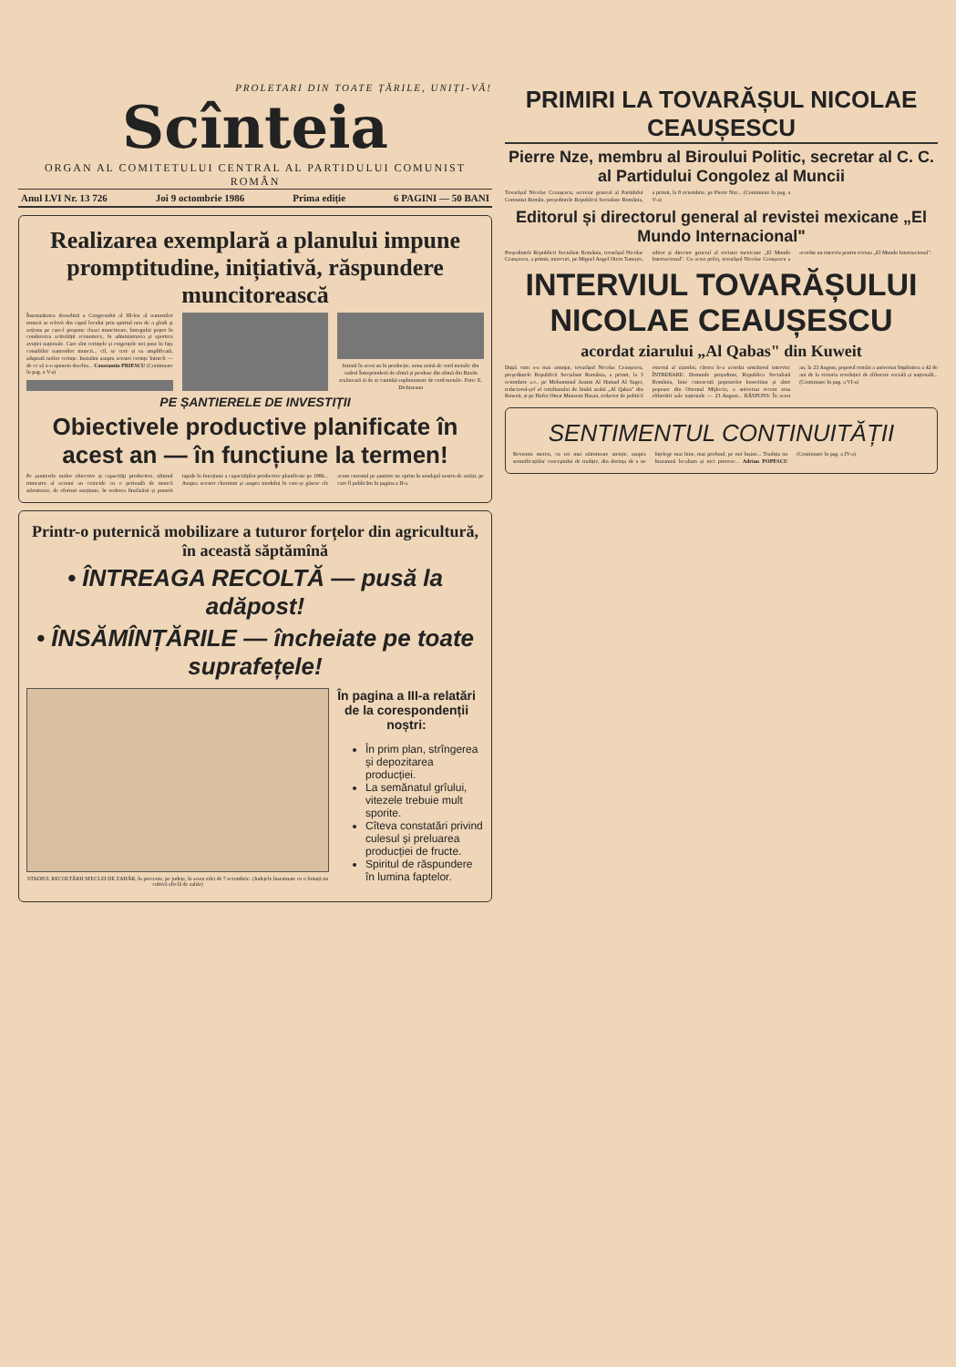PROLETARI DIN TOATE ȚĂRILE, UNIȚI-VĂ!
Scînteia
ORGAN AL COMITETULUI CENTRAL AL PARTIDULUI COMUNIST ROMÂN
Anul LVI Nr. 13 726 Joi 9 octombrie 1986 Prima ediție 6 PAGINI — 50 BANI
Realizarea exemplară a planului impune promptitudine, inițiativă, răspundere muncitorească
Însemnătatea deosebită a Congresului al III-lea al oamenilor muncii se relevă din capul locului prin spiritul nou de a gîndi și acționa pe care-l propune clasei muncitoare, întregului popor în conducerea activității economice, în administrarea și sporirea avuției naționale. Care sînt cerințele și exigențele noi puse în fața consiliilor oamenilor muncii... cil, se cere și ea amplificată, adaptată noilor cerințe. Insistăm asupra acestei cerințe întrucît — de ce să n-o spunem deschis... Constantin PRIESCU (Continuare în pag. a V-a)
Intrată în acest an în producție, noua uzină de cord metalic din cadrul Întreprinderii de sîrmă și produse din sîrmă din Buzău realizează zi de zi cantități suplimentare de cord metalic. Foto: E. Dichiseanu
PE ȘANTIERELE DE INVESTIȚII
Obiectivele productive planificate în acest an — în funcțiune la termen!
Pe șantierele noilor obiective și capacități productive, ultimul trimestru al acestui an coincide cu o perioadă de muncă stăruitoare, de eforturi susținute, în vederea finalizării și punerii rapide în funcțiune a capacităților productive planificate pe 1986... Asupra acestor chestiuni și asupra modului în care-și găsesc ele acum curentul pe șantiere ne oprim în sondajul nostru de astăzi, pe care îl publicăm în pagina a II-a.
Printr-o puternică mobilizare a tuturor forțelor din agricultură, în această săptămînă
• ÎNTREAGA RECOLTĂ — pusă la adăpost!
• ÎNSĂMÎNȚĂRILE — încheiate pe toate suprafețele!
STADIUL RECOLTĂRII SFECLEI DE ZAHĂR, în procente, pe județe, în seara zilei de 7 octombrie. (Județele însemnate cu o liniuță nu cultivă sfeclă de zahăr)
În pagina a III-a relatări de la corespondenții noștri:
În prim plan, strîngerea și depozitarea producției.
La semănatul grîului, vitezele trebuie mult sporite.
Cîteva constatări privind culesul și preluarea producției de fructe.
Spiritul de răspundere în lumina faptelor.
PRIMIRI LA TOVARĂȘUL NICOLAE CEAUȘESCU
Pierre Nze, membru al Biroului Politic, secretar al C. C. al Partidului Congolez al Muncii
Tovarășul Nicolae Ceaușescu, secretar general al Partidului Comunist Român, președintele Republicii Socialiste România, a primit, la 8 octombrie, pe Pierre Nze... (Continuare în pag. a V-a)
Editorul și directorul general al revistei mexicane „El Mundo Internacional"
Președintele Republicii Socialiste România, tovarășul Nicolae Ceaușescu, a primit, miercuri, pe Miguel Angel Otero Tamayo, editor și director general al revistei mexicane „El Mundo Internacional". Cu acest prilej, tovarășul Nicolae Ceaușescu a acordat un interviu pentru revista „El Mundo Internacional".
INTERVIUL TOVARĂȘULUI NICOLAE CEAUȘESCU
acordat ziarului „Al Qabas" din Kuweit
După cum s-a mai anunțat, tovarășul Nicolae Ceaușescu, președintele Republicii Socialiste România, a primit, la 3 octombrie a.c., pe Mohammad Jassim Al Hamad Al Sager, redactorul-șef al cotidianului de limbă arabă „Al Qabas" din Kuweit, și pe Hafez Omar Mansour Hasan, redactor de politică externă al ziarului, cărora le-a acordat următorul interviu: ÎNTREBARE: Domnule președinte, Republica Socialistă România, bine cunoscută popoarelor kuweitian și altor popoare din Orientul Mijlociu, a aniversat recent ziua eliberării sale naționale — 23 August... RĂSPUNS: În acest an, la 23 August, poporul român a aniversat împlinirea a 42 de ani de la victoria revoluției de eliberare socială și națională... (Continuare în pag. a VI-a)
SENTIMENTUL CONTINUITĂȚII
Revenim mereu, cu tot mai stăruitoare atenție, asupra semnificațiilor conceptului de tradiție, din dorința de a ne înțelege mai bine, mai profund, pe noi înșine... Tradiția nu înseamnă localism și nici pitoresc... Adrian POPESCU (Continuare în pag. a IV-a)